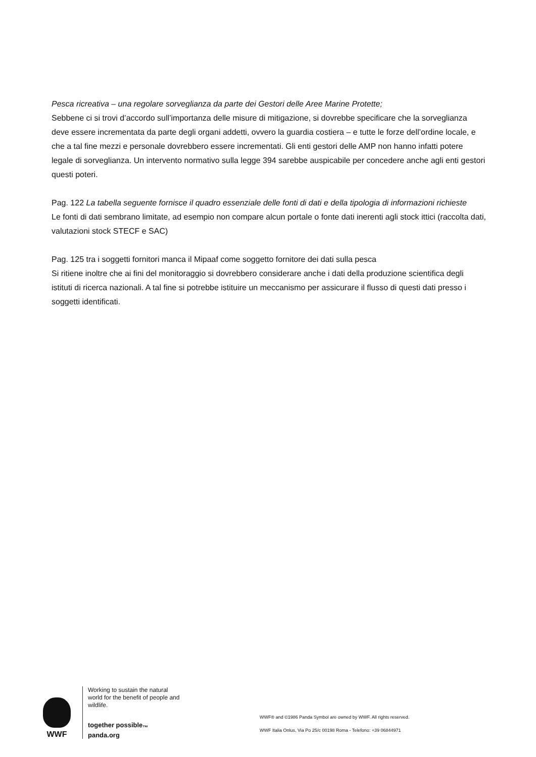Pesca ricreativa – una regolare sorveglianza da parte dei Gestori delle Aree Marine Protette;
Sebbene ci si trovi d’accordo sull’importanza delle misure di mitigazione, si dovrebbe specificare che la sorveglianza deve essere incrementata da parte degli organi addetti, ovvero la guardia costiera – e tutte le forze dell’ordine locale, e che a tal fine mezzi e personale dovrebbero essere incrementati. Gli enti gestori delle AMP non hanno infatti potere legale di sorveglianza. Un intervento normativo sulla legge 394 sarebbe auspicabile per concedere anche agli enti gestori questi poteri.
Pag. 122 La tabella seguente fornisce il quadro essenziale delle fonti di dati e della tipologia di informazioni richieste
Le fonti di dati sembrano limitate, ad esempio non compare alcun portale o fonte dati inerenti agli stock ittici (raccolta dati, valutazioni stock STECF e SAC)
Pag. 125 tra i soggetti fornitori manca il Mipaaf come soggetto fornitore dei dati sulla pesca
Si ritiene inoltre che ai fini del monitoraggio si dovrebbero considerare anche i dati della produzione scientifica degli istituti di ricerca nazionali. A tal fine si potrebbe istituire un meccanismo per assicurare il flusso di questi dati presso i soggetti identificati.
WWF
Working to sustain the natural world for the benefit of people and wildlife.
together possible<sub>™</sub> panda.org
WWF® and ©1986 Panda Symbol are owned by WWF. All rights reserved.
WWF Italia Onlus, Via Po 25/c 00198 Roma - Telefono: +39 06844971